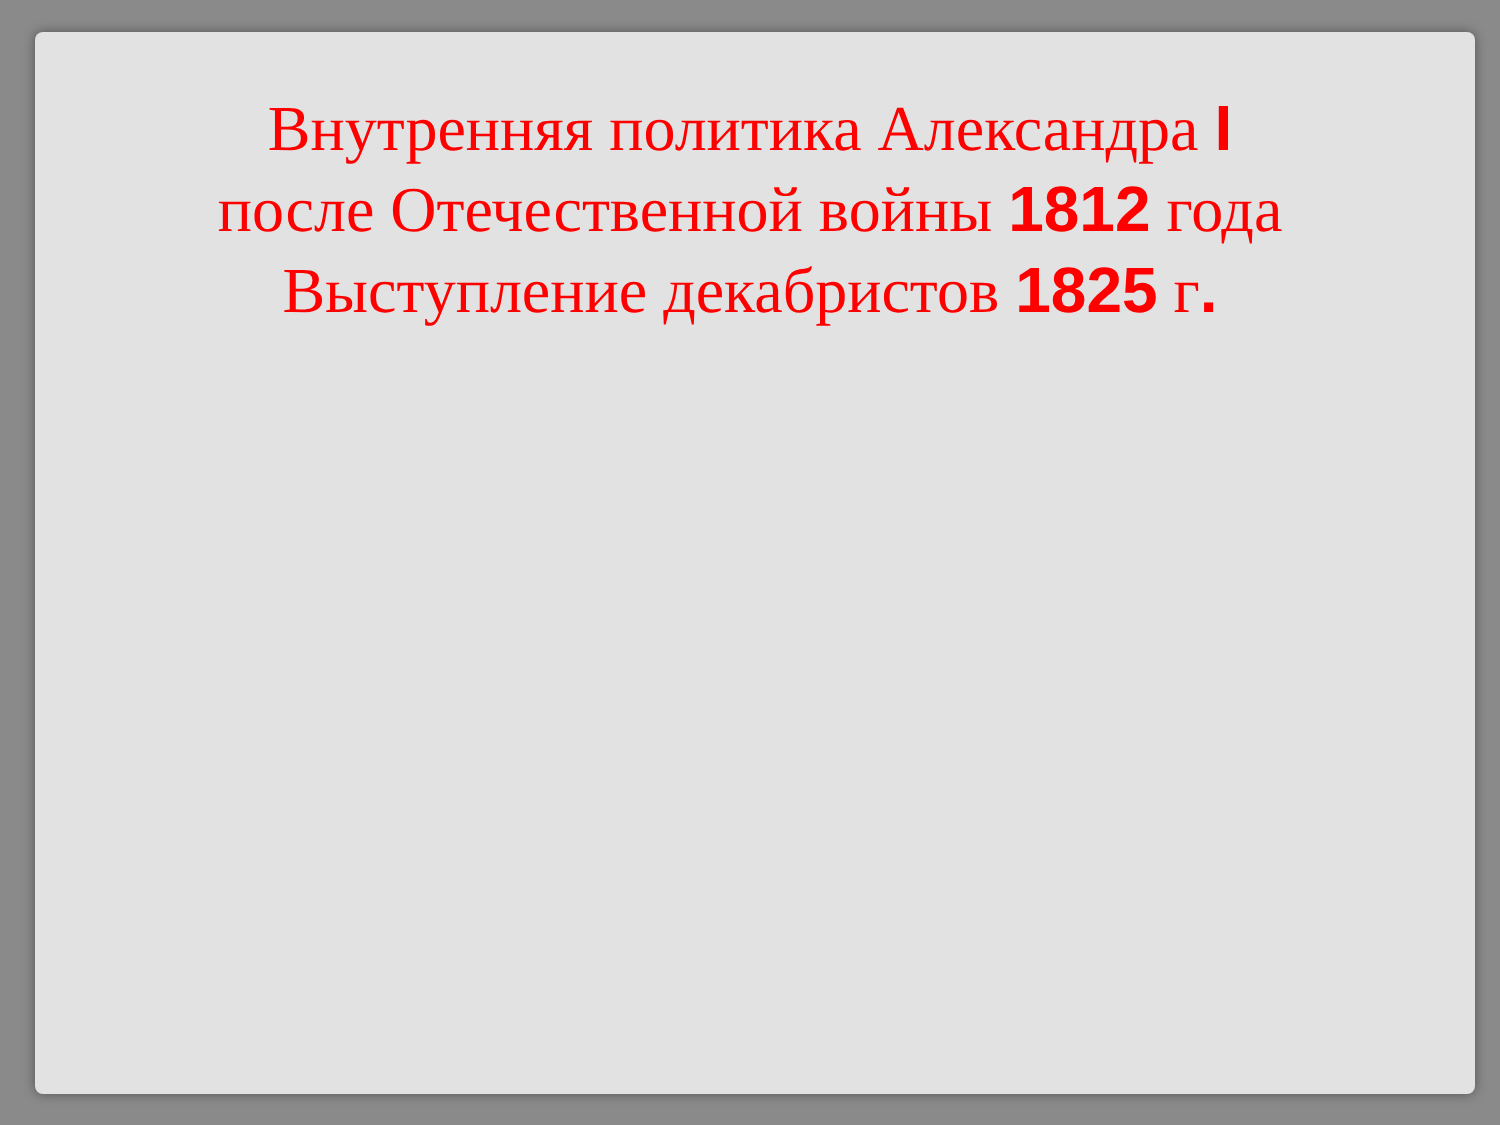Внутренняя политика Александра I
после Отечественной войны 1812 года
Выступление декабристов 1825 г.